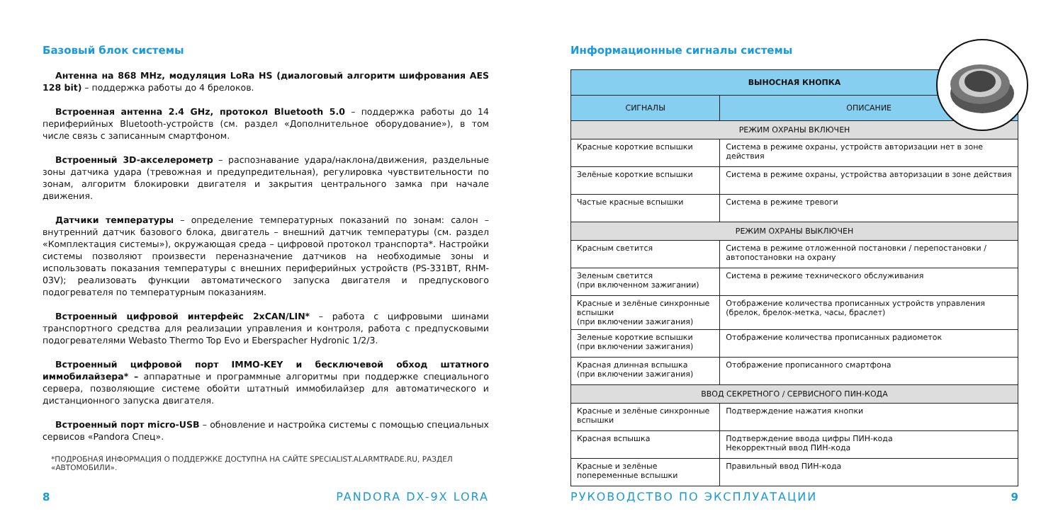Базовый блок системы
Антенна на 868 MHz, модуляция LoRa HS (диалоговый алгоритм шифрования AES 128 bit) – поддержка работы до 4 брелоков.
Встроенная антенна 2.4 GHz, протокол Bluetooth 5.0 – поддержка работы до 14 периферийных Bluetooth-устройств (см. раздел «Дополнительное оборудование»), в том числе связь с записанным смартфоном.
Встроенный 3D-акселерометр – распознавание удара/наклона/движения, раздельные зоны датчика удара (тревожная и предупредительная), регулировка чувствительности по зонам, алгоритм блокировки двигателя и закрытия центрального замка при начале движения.
Датчики температуры – определение температурных показаний по зонам: салон – внутренний датчик базового блока, двигатель – внешний датчик температуры (см. раздел «Комплектация системы»), окружающая среда – цифровой протокол транспорта*. Настройки системы позволяют произвести переназначение датчиков на необходимые зоны и использовать показания температуры с внешних периферийных устройств (PS-331BT, RHM-03V); реализовать функции автоматического запуска двигателя и предпускового подогревателя по температурным показаниям.
Встроенный цифровой интерфейс 2xCAN/LIN* – работа с цифровыми шинами транспортного средства для реализации управления и контроля, работа с предпусковыми подогревателями Webasto Thermo Top Evo и Eberspacher Hydronic 1/2/3.
Встроенный цифровой порт IMMO-KEY и бесключевой обход штатного иммобилайзера* – аппаратные и программные алгоритмы при поддержке специального сервера, позволяющие системе обойти штатный иммобилайзер для автоматического и дистанционного запуска двигателя.
Встроенный порт micro-USB – обновление и настройка системы с помощью специальных сервисов «Pandora Спец».
*ПОДРОБНАЯ ИНФОРМАЦИЯ О ПОДДЕРЖКЕ ДОСТУПНА НА САЙТЕ SPECIALIST.ALARMTRADE.RU, РАЗДЕЛ «АВТОМОБИЛИ».
8 PANDORA DX-9X LORA
Информационные сигналы системы
| ВЫНОСНАЯ КНОПКА | |
| --- | --- |
| СИГНАЛЫ | ОПИСАНИЕ |
| РЕЖИМ ОХРАНЫ ВКЛЮЧЕН | |
| Красные короткие вспышки | Система в режиме охраны, устройств авторизации нет в зоне действия |
| Зелёные короткие вспышки | Система в режиме охраны, устройства авторизации в зоне действия |
| Частые красные вспышки | Система в режиме тревоги |
| РЕЖИМ ОХРАНЫ ВЫКЛЮЧЕН | |
| Красным светится | Система в режиме отложенной постановки / перепостановки / автопостановки на охрану |
| Зеленым светится (при включенном зажигании) | Система в режиме технического обслуживания |
| Красные и зелёные синхронные вспышки (при включении зажигания) | Отображение количества прописанных устройств управления (брелок, брелок-метка, часы, браслет) |
| Зеленые короткие вспышки (при включении зажигания) | Отображение количества прописанных радиометок |
| Красная длинная вспышка (при включении зажигания) | Отображение прописанного смартфона |
| ВВОД СЕКРЕТНОГО / СЕРВИСНОГО ПИН-КОДА | |
| Красные и зелёные синхронные вспышки | Подтверждение нажатия кнопки |
| Красная вспышка | Подтверждение ввода цифры ПИН-кода Некорректный ввод ПИН-кода |
| Красные и зелёные попеременные вспышки | Правильный ввод ПИН-кода |
РУКОВОДСТВО ПО ЭКСПЛУАТАЦИИ 9